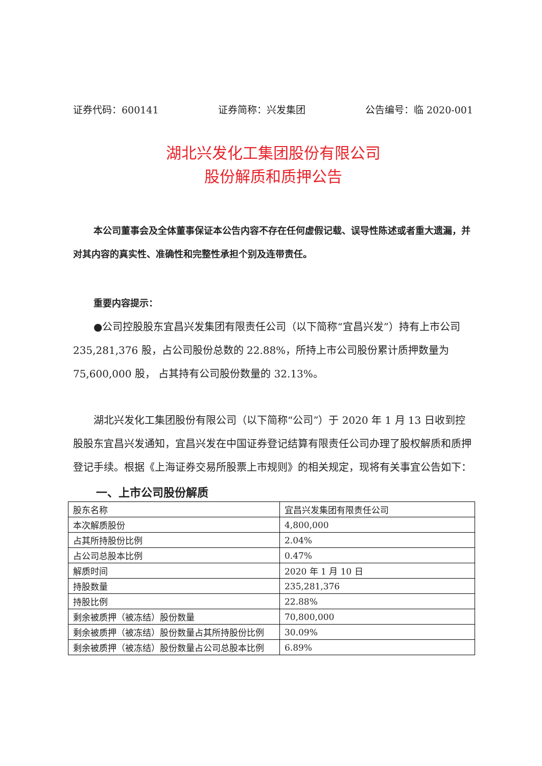证券代码：600141 证券简称：兴发集团 公告编号：临 2020-001
湖北兴发化工集团股份有限公司
股份解质和质押公告
本公司董事会及全体董事保证本公告内容不存在任何虚假记载、误导性陈述或者重大遗漏，并对其内容的真实性、准确性和完整性承担个别及连带责任。
重要内容提示：
●公司控股股东宜昌兴发集团有限责任公司（以下简称“宜昌兴发”）持有上市公司 235,281,376 股，占公司股份总数的 22.88%，所持上市公司股份累计质押数量为 75,600,000 股， 占其持有公司股份数量的 32.13%。
湖北兴发化工集团股份有限公司（以下简称“公司”）于 2020 年 1 月 13 日收到控股股东宜昌兴发通知，宜昌兴发在中国证券登记结算有限责任公司办理了股权解质和质押登记手续。根据《上海证券交易所股票上市规则》的相关规定，现将有关事宜公告如下：
一、上市公司股份解质
| 股东名称 | 宜昌兴发集团有限责任公司 |
| 本次解质股份 | 4,800,000 |
| 占其所持股份比例 | 2.04% |
| 占公司总股本比例 | 0.47% |
| 解质时间 | 2020 年 1 月 10 日 |
| 持股数量 | 235,281,376 |
| 持股比例 | 22.88% |
| 剩余被质押（被冻结）股份数量 | 70,800,000 |
| 剩余被质押（被冻结）股份数量占其所持股份比例 | 30.09% |
| 剩余被质押（被冻结）股份数量占公司总股本比例 | 6.89% |